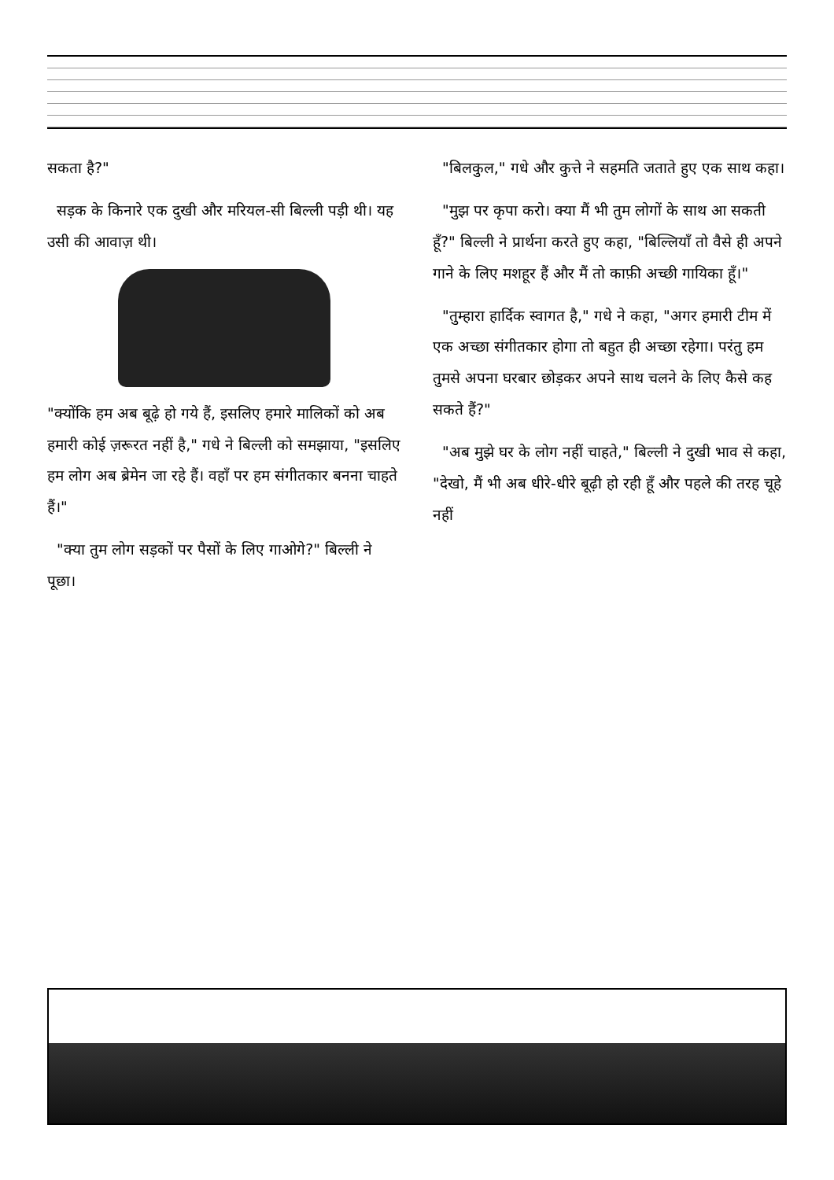सकता है?"
सड़क के किनारे एक दुखी और मरियल-सी बिल्ली पड़ी थी। यह उसी की आवाज़ थी।
"क्योंकि हम अब बूढ़े हो गये हैं, इसलिए हमारे मालिकों को अब हमारी कोई ज़रूरत नहीं है," गधे ने बिल्ली को समझाया, "इसलिए हम लोग अब ब्रेमेन जा रहे हैं। वहाँ पर हम संगीतकार बनना चाहते हैं।"
"क्या तुम लोग सड़कों पर पैसों के लिए गाओगे?" बिल्ली ने पूछा।
"बिलकुल," गधे और कुत्ते ने सहमति जताते हुए एक साथ कहा।
"मुझ पर कृपा करो। क्या मैं भी तुम लोगों के साथ आ सकती हूँ?" बिल्ली ने प्रार्थना करते हुए कहा, "बिल्लियाँ तो वैसे ही अपने गाने के लिए मशहूर हैं और मैं तो काफ़ी अच्छी गायिका हूँ।"
"तुम्हारा हार्दिक स्वागत है," गधे ने कहा, "अगर हमारी टीम में एक अच्छा संगीतकार होगा तो बहुत ही अच्छा रहेगा। परंतु हम तुमसे अपना घरबार छोड़कर अपने साथ चलने के लिए कैसे कह सकते हैं?"
"अब मुझे घर के लोग नहीं चाहते," बिल्ली ने दुखी भाव से कहा, "देखो, मैं भी अब धीरे-धीरे बूढ़ी हो रही हूँ और पहले की तरह चूहे नहीं